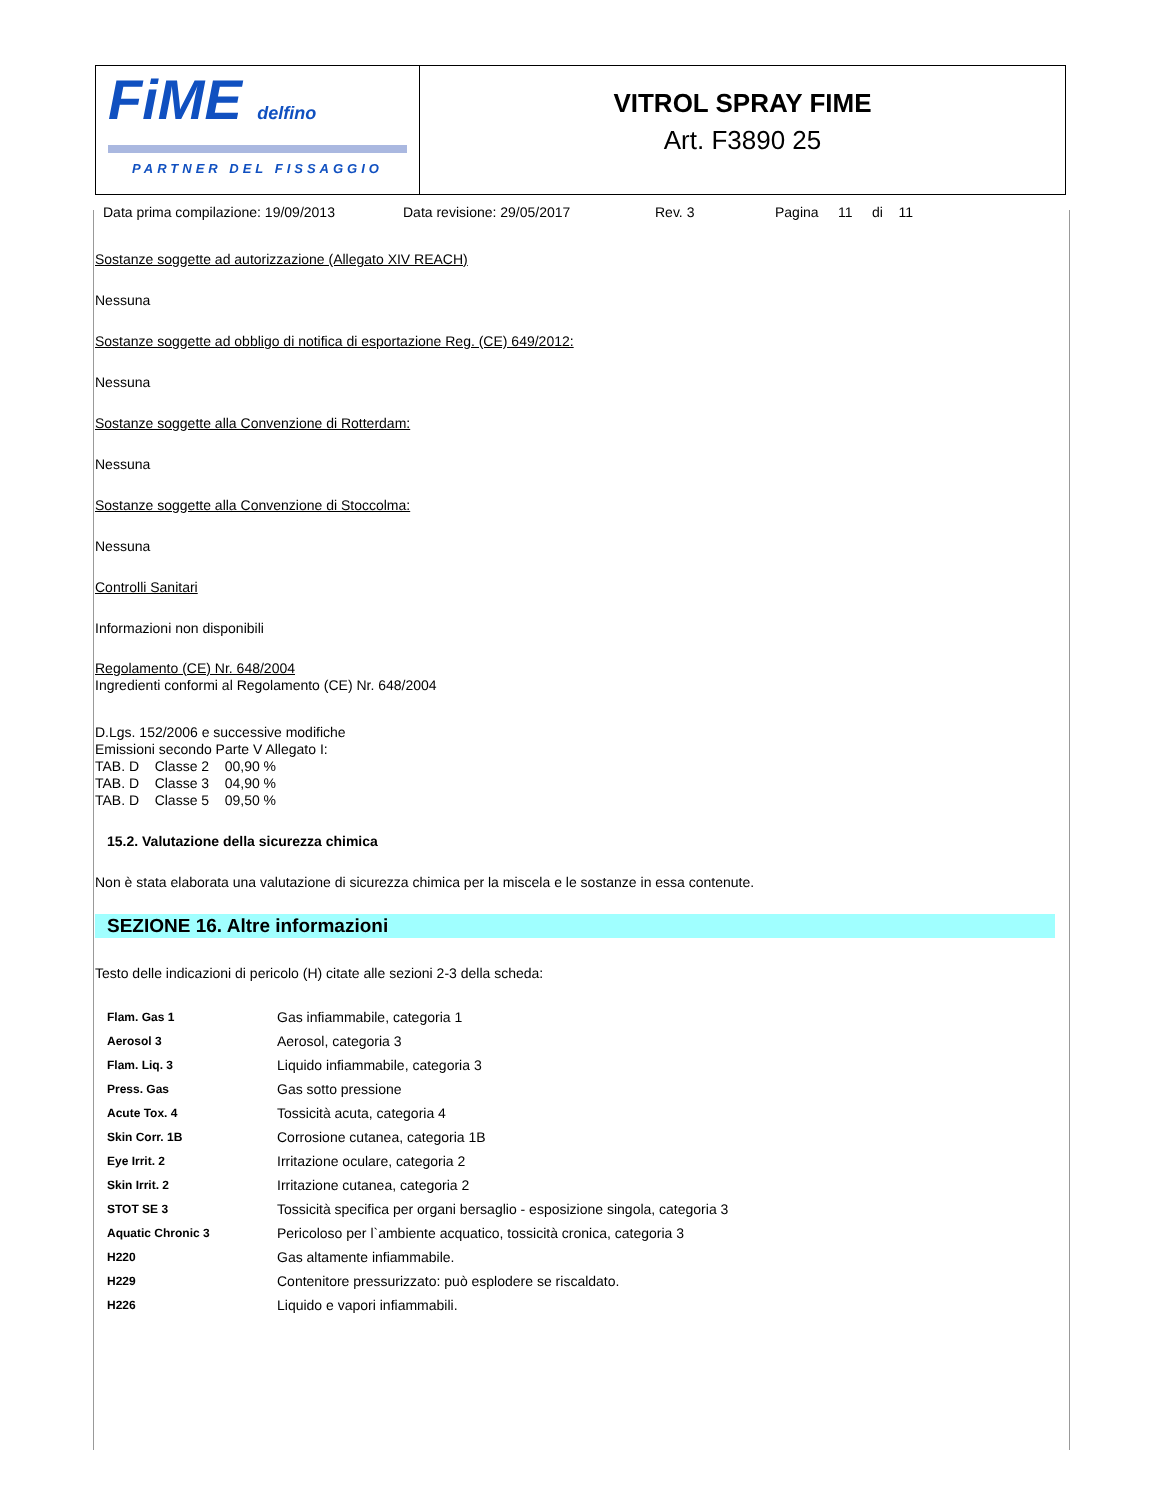FiME delfino
PARTNER DEL FISSAGGIO
VITROL SPRAY FIME
Art. F3890 25
Data prima compilazione: 19/09/2013 Data revisione: 29/05/2017 Rev. 3 Pagina 11 di 11
Sostanze soggette ad autorizzazione (Allegato XIV REACH)
Nessuna
Sostanze soggette ad obbligo di notifica di esportazione Reg. (CE) 649/2012:
Nessuna
Sostanze soggette alla Convenzione di Rotterdam:
Nessuna
Sostanze soggette alla Convenzione di Stoccolma:
Nessuna
Controlli Sanitari
Informazioni non disponibili
Regolamento (CE) Nr. 648/2004
Ingredienti conformi al Regolamento (CE) Nr. 648/2004
D.Lgs. 152/2006 e successive modifiche
Emissioni secondo Parte V Allegato I:
TAB. D Classe 2 00,90 %
TAB. D Classe 3 04,90 %
TAB. D Classe 5 09,50 %
15.2. Valutazione della sicurezza chimica
Non è stata elaborata una valutazione di sicurezza chimica per la miscela e le sostanze in essa contenute.
SEZIONE 16. Altre informazioni
Testo delle indicazioni di pericolo (H) citate alle sezioni 2-3 della scheda:
| Flam. Gas 1 | Gas infiammabile, categoria 1 |
| Aerosol 3 | Aerosol, categoria 3 |
| Flam. Liq. 3 | Liquido infiammabile, categoria 3 |
| Press. Gas | Gas sotto pressione |
| Acute Tox. 4 | Tossicità acuta, categoria 4 |
| Skin Corr. 1B | Corrosione cutanea, categoria 1B |
| Eye Irrit. 2 | Irritazione oculare, categoria 2 |
| Skin Irrit. 2 | Irritazione cutanea, categoria 2 |
| STOT SE 3 | Tossicità specifica per organi bersaglio - esposizione singola, categoria 3 |
| Aquatic Chronic 3 | Pericoloso per l`ambiente acquatico, tossicità cronica, categoria 3 |
| H220 | Gas altamente infiammabile. |
| H229 | Contenitore pressurizzato: può esplodere se riscaldato. |
| H226 | Liquido e vapori infiammabili. |